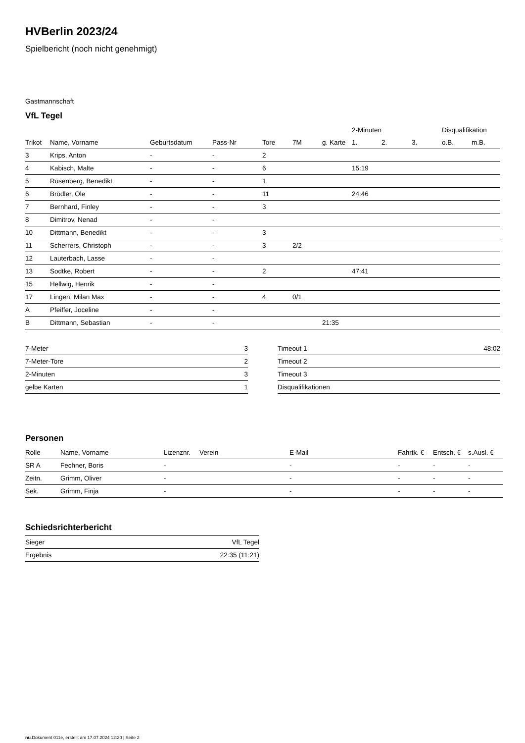HVBerlin 2023/24
Spielbericht (noch nicht genehmigt)
Gastmannschaft
VfL Tegel
| | | | | | | | 2-Minuten | | | Disqualifikation | |
| --- | --- | --- | --- | --- | --- | --- | --- | --- | --- | --- | --- |
| Trikot | Name, Vorname | Geburtsdatum | Pass-Nr | Tore | 7M | g. Karte | 1. | 2. | 3. | o.B. | m.B. |
| 3 | Krips, Anton | - | - | 2 | | | | | | | |
| 4 | Kabisch, Malte | - | - | 6 | | | 15:19 | | | | |
| 5 | Rüsenberg, Benedikt | - | - | 1 | | | | | | | |
| 6 | Brödler, Ole | - | - | 11 | | | 24:46 | | | | |
| 7 | Bernhard, Finley | - | - | 3 | | | | | | | |
| 8 | Dimitrov, Nenad | - | - | | | | | | | | |
| 10 | Dittmann, Benedikt | - | - | 3 | | | | | | | |
| 11 | Scherrers, Christoph | - | - | 3 | 2/2 | | | | | | |
| 12 | Lauterbach, Lasse | - | - | | | | | | | | |
| 13 | Sodtke, Robert | - | - | 2 | | | 47:41 | | | | |
| 15 | Hellwig, Henrik | - | - | | | | | | | | |
| 17 | Lingen, Milan Max | - | - | 4 | 0/1 | | | | | | |
| A | Pfeiffer, Joceline | - | - | | | | | | | | |
| B | Dittmann, Sebastian | - | - | | | 21:35 | | | | | |
| 7-Meter | 3 |
| 7-Meter-Tore | 2 |
| 2-Minuten | 3 |
| gelbe Karten | 1 |
| Timeout 1 | 48:02 |
| Timeout 2 | |
| Timeout 3 | |
| Disqualifikationen | |
Personen
| Rolle | Name, Vorname | Lizenznr. | Verein | E-Mail | Fahrtk. € | Entsch. € | s.Ausl. € |
| --- | --- | --- | --- | --- | --- | --- | --- |
| SR A | Fechner, Boris | - | | - | - | - | - |
| Zeitn. | Grimm, Oliver | - | | - | - | - | - |
| Sek. | Grimm, Finja | - | | - | - | - | - |
Schiedsrichterbericht
| Sieger | VfL Tegel |
| Ergebnis | 22:35 (11:21) |
nu.Dokument 011e, erstellt am 17.07.2024 12:20 | Seite 2